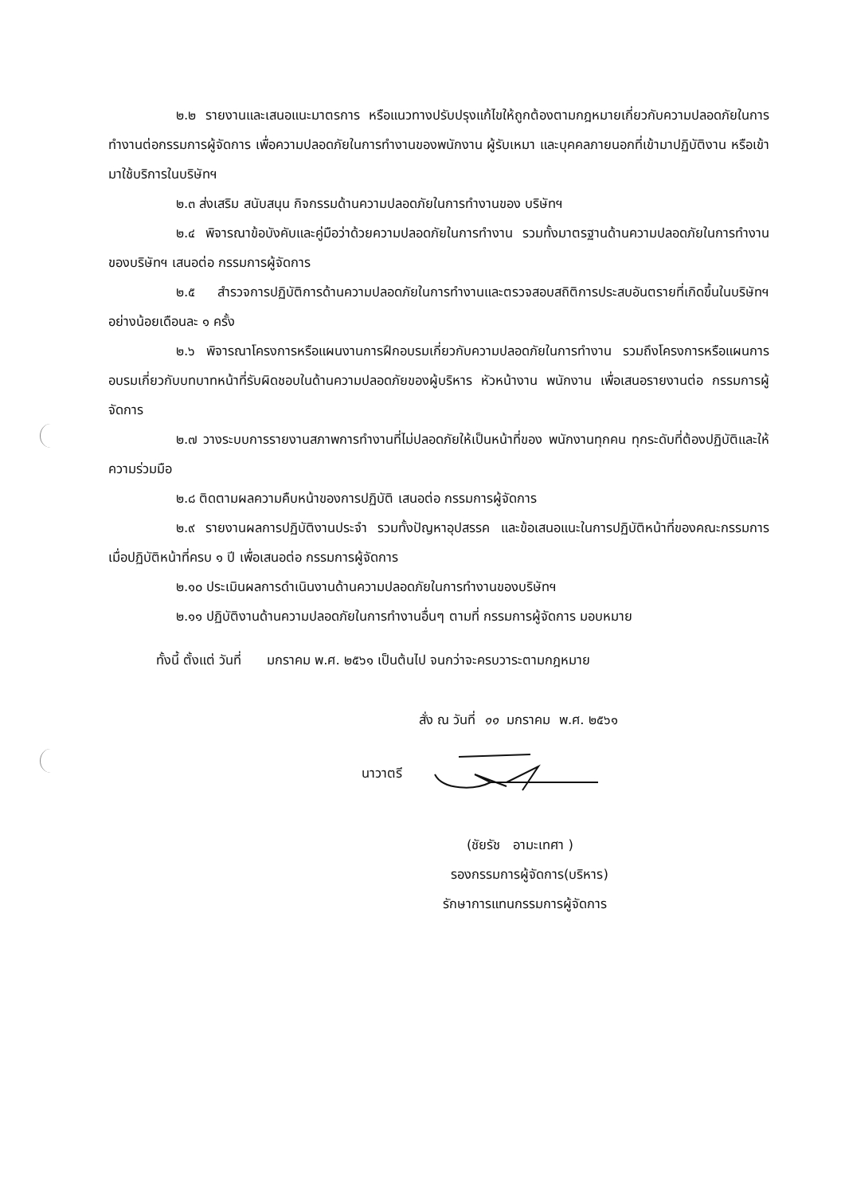๒.๒ รายงานและเสนอแนะมาตรการ หรือแนวทางปรับปรุงแก้ไขให้ถูกต้องตามกฎหมายเกี่ยวกับความปลอดภัยในการทำงานต่อกรรมการผู้จัดการ เพื่อความปลอดภัยในการทำงานของพนักงาน ผู้รับเหมา และบุคคลภายนอกที่เข้ามาปฏิบัติงาน หรือเข้ามาใช้บริการในบริษัทฯ
๒.๓ ส่งเสริม สนับสนุน กิจกรรมด้านความปลอดภัยในการทำงานของ บริษัทฯ
๒.๔ พิจารณาข้อบังคับและคู่มือว่าด้วยความปลอดภัยในการทำงาน รวมทั้งมาตรฐานด้านความปลอดภัยในการทำงานของบริษัทฯ เสนอต่อ กรรมการผู้จัดการ
๒.๕ สำรวจการปฏิบัติการด้านความปลอดภัยในการทำงานและตรวจสอบสถิติการประสบอันตรายที่เกิดขึ้นในบริษัทฯ อย่างน้อยเดือนละ ๑ ครั้ง
๒.๖ พิจารณาโครงการหรือแผนงานการฝึกอบรมเกี่ยวกับความปลอดภัยในการทำงาน รวมถึงโครงการหรือแผนการอบรมเกี่ยวกับบทบาทหน้าที่รับผิดชอบในด้านความปลอดภัยของผู้บริหาร หัวหน้างาน พนักงาน เพื่อเสนอรายงานต่อ กรรมการผู้จัดการ
๒.๗ วางระบบการรายงานสภาพการทำงานที่ไม่ปลอดภัยให้เป็นหน้าที่ของ พนักงานทุกคน ทุกระดับที่ต้องปฏิบัติและให้ความร่วมมือ
๒.๘ ติดตามผลความคืบหน้าของการปฏิบัติ เสนอต่อ กรรมการผู้จัดการ
๒.๙ รายงานผลการปฏิบัติงานประจำ รวมทั้งปัญหาอุปสรรค และข้อเสนอแนะในการปฏิบัติหน้าที่ของคณะกรรมการ เมื่อปฏิบัติหน้าที่ครบ ๑ ปี เพื่อเสนอต่อ กรรมการผู้จัดการ
๒.๑๐ ประเมินผลการดำเนินงานด้านความปลอดภัยในการทำงานของบริษัทฯ
๒.๑๑ ปฏิบัติงานด้านความปลอดภัยในการทำงานอื่นๆ ตามที่ กรรมการผู้จัดการ มอบหมาย
ทั้งนี้ ตั้งแต่ วันที่ มกราคม พ.ศ. ๒๕๖๑ เป็นต้นไป จนกว่าจะครบวาระตามกฎหมาย
สั่ง ณ วันที่ ๑๑ มกราคม พ.ศ. ๒๕๖๑
นาวาตรี
(ชัยรัช อามะเทศา )
รองกรรมการผู้จัดการ(บริหาร)
รักษาการแทนกรรมการผู้จัดการ